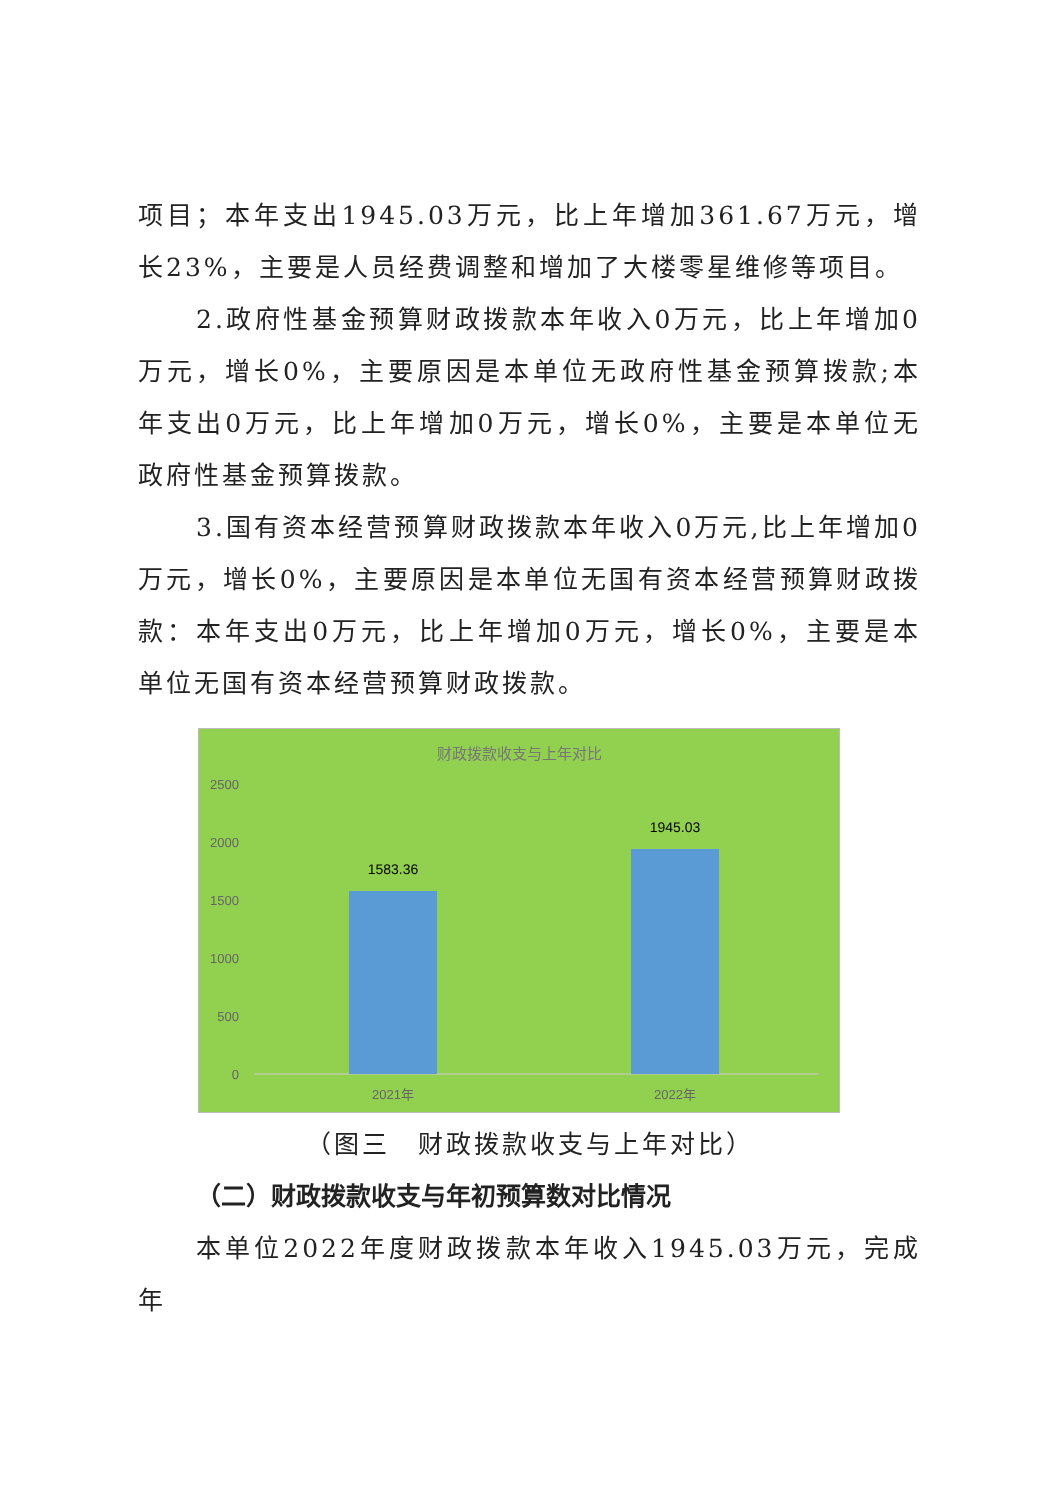项目；本年支出1945.03万元，比上年增加361.67万元，增长23%，主要是人员经费调整和增加了大楼零星维修等项目。
2.政府性基金预算财政拨款本年收入0万元，比上年增加0万元，增长0%，主要原因是本单位无政府性基金预算拨款;本年支出0万元，比上年增加0万元，增长0%，主要是本单位无政府性基金预算拨款。
3.国有资本经营预算财政拨款本年收入0万元,比上年增加0万元，增长0%，主要原因是本单位无国有资本经营预算财政拨款：本年支出0万元，比上年增加0万元，增长0%，主要是本单位无国有资本经营预算财政拨款。
财政拨款收支与上年对比
2500
2000
1500
1000
500
0
1583.36
1945.03
2021年
2022年
（图三　财政拨款收支与上年对比）
（二）财政拨款收支与年初预算数对比情况
本单位2022年度财政拨款本年收入1945.03万元，完成年